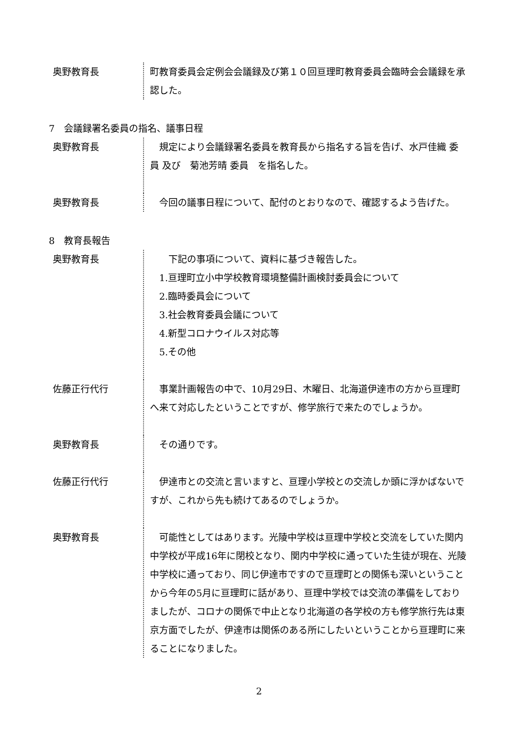奥野教育長 町教育委員会定例会会議録及び第１０回亘理町教育委員会臨時会会議録を承認した。
7　会議録署名委員の指名、議事日程
奥野教育長 　規定により会議録署名委員を教育長から指名する旨を告げ、水戸佳織 委員 及び　菊池芳晴 委員　を指名した。
奥野教育長 　今回の議事日程について、配付のとおりなので、確認するよう告げた。
8　教育長報告
奥野教育長 　　下記の事項について、資料に基づき報告した。
　1.亘理町立小中学校教育環境整備計画検討委員会について
　2.臨時委員会について
　3.社会教育委員会議について
　4.新型コロナウイルス対応等
　5.その他
佐藤正行代行 　事業計画報告の中で、10月29日、木曜日、北海道伊達市の方から亘理町へ来て対応したということですが、修学旅行で来たのでしょうか。
奥野教育長 　その通りです。
佐藤正行代行 　伊達市との交流と言いますと、亘理小学校との交流しか頭に浮かばないですが、これから先も続けてあるのでしょうか。
奥野教育長 　可能性としてはあります。光陵中学校は亘理中学校と交流をしていた関内中学校が平成16年に閉校となり、関内中学校に通っていた生徒が現在、光陵中学校に通っており、同じ伊達市ですので亘理町との関係も深いということから今年の5月に亘理町に話があり、亘理中学校では交流の準備をしておりましたが、コロナの関係で中止となり北海道の各学校の方も修学旅行先は東京方面でしたが、伊達市は関係のある所にしたいということから亘理町に来ることになりました。
2